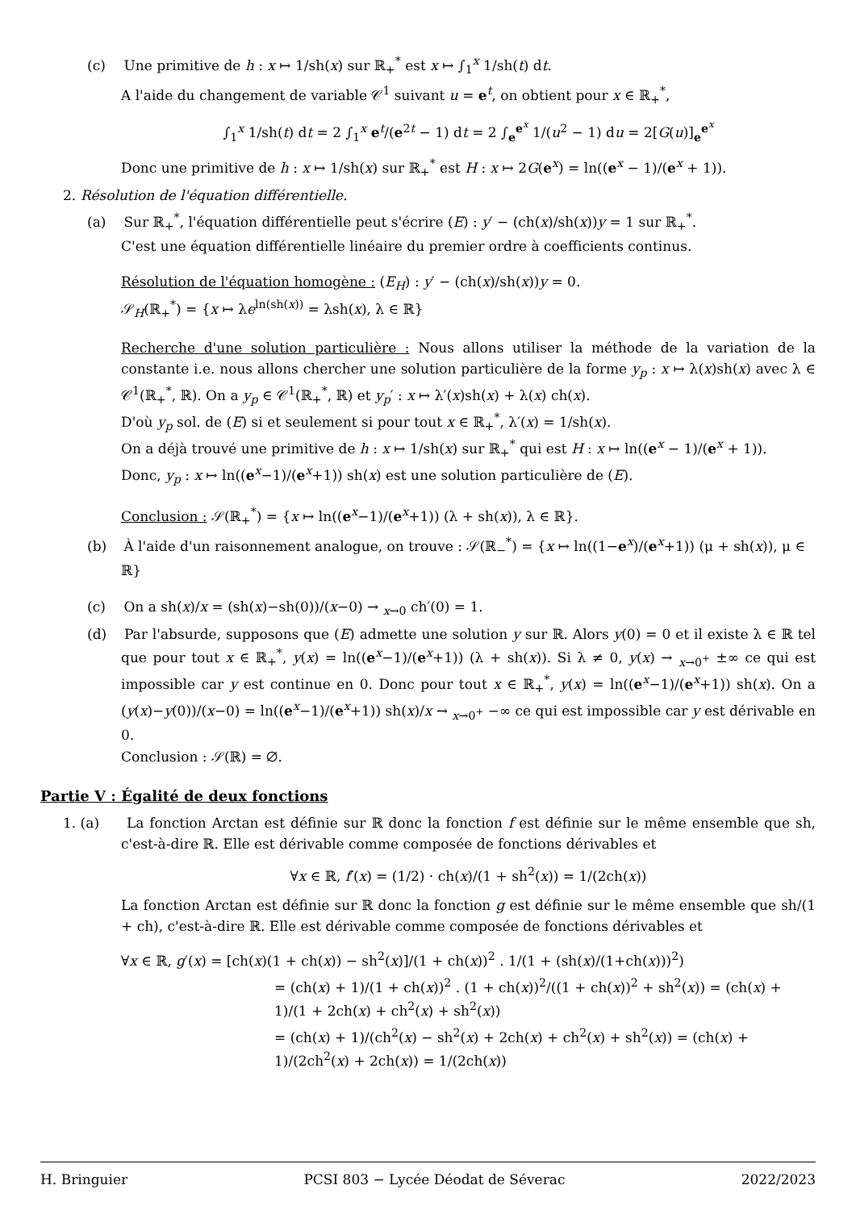(c) Une primitive de h : x ↦ 1/sh(x) sur ℝ<sub>+</sub><sup>*</sup> est x ↦ ∫<sub>1</sub><sup>x</sup> 1/sh(t) dt.
A l'aide du changement de variable 𝒞<sup>1</sup> suivant u = e<sup>t</sup>, on obtient pour x ∈ ℝ<sub>+</sub><sup>*</sup>,
∫<sub>1</sub><sup>x</sup> 1/sh(t) dt = 2 ∫<sub>1</sub><sup>x</sup> e<sup>t</sup>/(e<sup>2t</sup> − 1) dt = 2 ∫<sub>e</sub><sup>e<sup>x</sup></sup> 1/(u<sup>2</sup> − 1) du = 2[G(u)]<sub>e</sub><sup>e<sup>x</sup></sup>
Donc une primitive de h : x ↦ 1/sh(x) sur ℝ<sub>+</sub><sup>*</sup> est H : x ↦ 2G(e<sup>x</sup>) = ln((e<sup>x</sup> − 1)/(e<sup>x</sup> + 1)).
2. Résolution de l'équation différentielle.
(a) Sur ℝ<sub>+</sub><sup>*</sup>, l'équation différentielle peut s'écrire (E) : y′ − (ch(x)/sh(x))y = 1 sur ℝ<sub>+</sub><sup>*</sup>.
C'est une équation différentielle linéaire du premier ordre à coefficients continus.
Résolution de l'équation homogène : (E<sub>H</sub>) : y′ − (ch(x)/sh(x))y = 0.
𝒮<sub>H</sub>(ℝ<sub>+</sub><sup>*</sup>) = {x ↦ λe<sup>ln(sh(x))</sup> = λsh(x), λ ∈ ℝ}
Recherche d'une solution particulière : Nous allons utiliser la méthode de la variation de la constante i.e. nous allons chercher une solution particulière de la forme y<sub>p</sub> : x ↦ λ(x)sh(x) avec λ ∈ 𝒞<sup>1</sup>(ℝ<sub>+</sub><sup>*</sup>, ℝ). On a y<sub>p</sub> ∈ 𝒞<sup>1</sup>(ℝ<sub>+</sub><sup>*</sup>, ℝ) et y<sub>p</sub>′ : x ↦ λ′(x)sh(x) + λ(x) ch(x).
D'où y<sub>p</sub> sol. de (E) si et seulement si pour tout x ∈ ℝ<sub>+</sub><sup>*</sup>, λ′(x) = 1/sh(x).
On a déjà trouvé une primitive de h : x ↦ 1/sh(x) sur ℝ<sub>+</sub><sup>*</sup> qui est H : x ↦ ln((e<sup>x</sup> − 1)/(e<sup>x</sup> + 1)).
Donc, y<sub>p</sub> : x ↦ ln((e<sup>x</sup>−1)/(e<sup>x</sup>+1)) sh(x) est une solution particulière de (E).
Conclusion : 𝒮(ℝ<sub>+</sub><sup>*</sup>) = {x ↦ ln((e<sup>x</sup>−1)/(e<sup>x</sup>+1)) (λ + sh(x)), λ ∈ ℝ}.
(b) À l'aide d'un raisonnement analogue, on trouve : 𝒮(ℝ<sub>−</sub><sup>*</sup>) = {x ↦ ln((1−e<sup>x</sup>)/(e<sup>x</sup>+1)) (μ + sh(x)), μ ∈ ℝ}
(c) On a sh(x)/x = (sh(x)−sh(0))/(x−0) → <sub>x→0</sub> ch′(0) = 1.
(d) Par l'absurde, supposons que (E) admette une solution y sur ℝ. Alors y(0) = 0 et il existe λ ∈ ℝ tel que pour tout x ∈ ℝ<sub>+</sub><sup>*</sup>, y(x) = ln((e<sup>x</sup>−1)/(e<sup>x</sup>+1)) (λ + sh(x)). Si λ ≠ 0, y(x) → <sub>x→0<sup>+</sup></sub> ±∞ ce qui est impossible car y est continue en 0. Donc pour tout x ∈ ℝ<sub>+</sub><sup>*</sup>, y(x) = ln((e<sup>x</sup>−1)/(e<sup>x</sup>+1)) sh(x). On a (y(x)−y(0))/(x−0) = ln((e<sup>x</sup>−1)/(e<sup>x</sup>+1)) sh(x)/x → <sub>x→0<sup>+</sup></sub> −∞ ce qui est impossible car y est dérivable en 0.
Conclusion : 𝒮(ℝ) = ∅.
Partie V : Égalité de deux fonctions
1. (a) La fonction Arctan est définie sur ℝ donc la fonction f est définie sur le même ensemble que sh, c'est-à-dire ℝ. Elle est dérivable comme composée de fonctions dérivables et
∀x ∈ ℝ, f′(x) = (1/2) · ch(x)/(1 + sh<sup>2</sup>(x)) = 1/(2ch(x))
La fonction Arctan est définie sur ℝ donc la fonction g est définie sur le même ensemble que sh/(1 + ch), c'est-à-dire ℝ. Elle est dérivable comme composée de fonctions dérivables et
∀x ∈ ℝ, g′(x) = [ch(x)(1 + ch(x)) − sh<sup>2</sup>(x)]/(1 + ch(x))<sup>2</sup> . 1/(1 + (sh(x)/(1+ch(x)))<sup>2</sup>)
= (ch(x) + 1)/(1 + ch(x))<sup>2</sup> . (1 + ch(x))<sup>2</sup>/((1 + ch(x))<sup>2</sup> + sh<sup>2</sup>(x)) = (ch(x) + 1)/(1 + 2ch(x) + ch<sup>2</sup>(x) + sh<sup>2</sup>(x))
= (ch(x) + 1)/(ch<sup>2</sup>(x) − sh<sup>2</sup>(x) + 2ch(x) + ch<sup>2</sup>(x) + sh<sup>2</sup>(x)) = (ch(x) + 1)/(2ch<sup>2</sup>(x) + 2ch(x)) = 1/(2ch(x))
H. Bringuier PCSI 803 − Lycée Déodat de Séverac 2022/2023